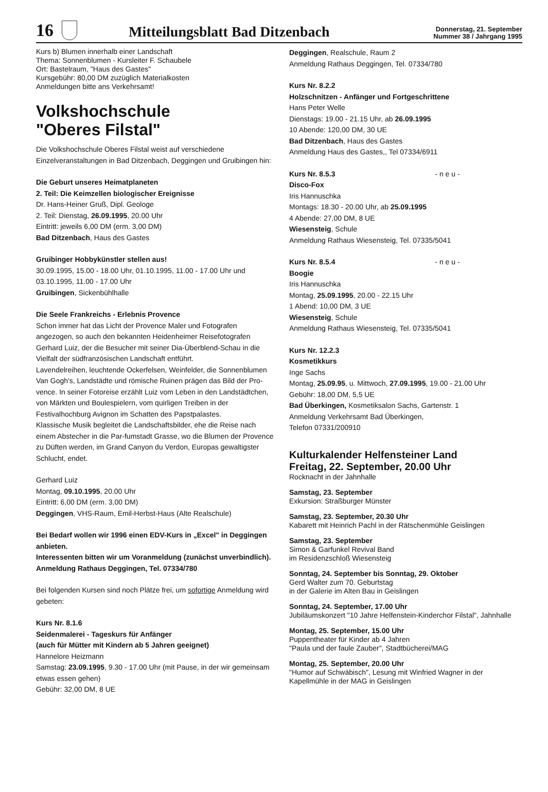16 Mitteilungsblatt Bad Ditzenbach Donnerstag, 21. September
Nummer 38 / Jahrgang 1995
Kurs b) Blumen innerhalb einer Landschaft
Thema: Sonnenblumen - Kursleiter F. Schaubele
Ort: Bastelraum, "Haus des Gastes"
Kursgebühr: 80,00 DM zuzüglich Materialkosten
Anmeldungen bitte ans Verkehrsamt!
Volkshochschule
"Oberes Filstal"
Die Volkshochschule Oberes Filstal weist auf verschiedene Einzelveranstaltungen in Bad Ditzenbach, Deggingen und Gruibingen hin:
Die Geburt unseres Heimatplaneten
2. Teil: Die Keimzellen biologischer Ereignisse
Dr. Hans-Heiner Gruß, Dipl. Geologe
2. Teil: Dienstag, 26.09.1995, 20.00 Uhr
Eintritt: jeweils 6,00 DM (erm. 3,00 DM)
Bad Ditzenbach, Haus des Gastes
Gruibinger Hobbykünstler stellen aus!
30.09.1995, 15.00 - 18.00 Uhr, 01.10.1995, 11.00 - 17.00 Uhr und 03.10.1995, 11.00 - 17.00 Uhr
Gruibingen, Sickenbühlhalle
Die Seele Frankreichs - Erlebnis Provence
Schon immer hat das Licht der Provence Maler und Fotografen angezogen, so auch den bekannten Heidenheimer Reisefotografen Gerhard Luiz, der die Besucher mit seiner Dia-Überblend-Schau in die Vielfalt der südfranzösischen Landschaft entführt.
Lavendelreihen, leuchtende Ockerfelsen, Weinfelder, die Sonnenblumen Van Gogh's, Landstädte und römische Ruinen prägen das Bild der Pro-vence. In seiner Fotoreise erzählt Luiz vom Leben in den Landstädtchen, von Märkten und Boulespielern, vom quirligen Treiben in der Festivalhochburg Avignon im Schatten des Papstpalastes.
Klassische Musik begleitet die Landschaftsbilder, ehe die Reise nach einem Abstecher in die Par-fumstadt Grasse, wo die Blumen der Provence zu Düften werden, im Grand Canyon du Verdon, Europas gewaltigster Schlucht, endet.
Gerhard Luiz
Montag, 09.10.1995, 20.00 Uhr
Eintritt: 6,00 DM (erm. 3,00 DM)
Deggingen, VHS-Raum, Emil-Herbst-Haus (Alte Realschule)
Bei Bedarf wollen wir 1996 einen EDV-Kurs in „Excel" in Deggingen anbieten.
Interessenten bitten wir um Voranmeldung (zunächst unverbindlich).
Anmeldung Rathaus Deggingen, Tel. 07334/780
Bei folgenden Kursen sind noch Plätze frei, um sofortige Anmeldung wird gebeten:
Kurs Nr. 8.1.6
Seidenmalerei - Tageskurs für Anfänger
(auch für Mütter mit Kindern ab 5 Jahren geeignet)
Hannelore Heizmann
Samstag: 23.09.1995, 9.30 - 17.00 Uhr (mit Pause, in der wir gemeinsam etwas essen gehen)
Gebühr: 32,00 DM, 8 UE
Deggingen, Realschule, Raum 2
Anmeldung Rathaus Deggingen, Tel. 07334/780
Kurs Nr. 8.2.2
Holzschnitzen - Anfänger und Fortgeschrittene
Hans Peter Welle
Dienstags: 19.00 - 21.15 Uhr, ab 26.09.1995
10 Abende: 120,00 DM, 30 UE
Bad Ditzenbach, Haus des Gastes
Anmeldung Haus des Gastes,, Tel 07334/6911
Kurs Nr. 8.5.3 - n e u -
Disco-Fox
Iris Hannuschka
Montags: 18.30 - 20.00 Uhr, ab 25.09.1995
4 Abende: 27,00 DM, 8 UE
Wiesensteig, Schule
Anmeldung Rathaus Wiesensteig, Tel. 07335/5041
Kurs Nr. 8.5.4 - n e u -
Boogie
Iris Hannuschka
Montag, 25.09.1995, 20.00 - 22.15 Uhr
1 Abend: 10,00 DM, 3 UE
Wiesensteig, Schule
Anmeldung Rathaus Wiesensteig, Tel. 07335/5041
Kurs Nr. 12.2.3
Kosmetikkurs
Inge Sachs
Montag, 25.09.95, u. Mittwoch, 27.09.1995, 19.00 - 21.00 Uhr
Gebühr: 18,00 DM, 5,5 UE
Bad Überkingen, Kosmetiksalon Sachs, Gartenstr. 1
Anmeldung Verkehrsamt Bad Überkingen,
Telefon 07331/200910
Kulturkalender Helfensteiner Land
Freitag, 22. September, 20.00 Uhr
Rocknacht in der Jahnhalle
Samstag, 23. September
Exkursion: Straßburger Münster
Samstag, 23. September, 20.30 Uhr
Kabarett mit Heinrich Pachl in der Rätschenmühle Geislingen
Samstag, 23. September
Simon & Garfunkel Revival Band
im Residenzschloß Wiesensteig
Sonntag, 24. September bis Sonntag, 29. Oktober
Gerd Walter zum 70. Geburtstag
in der Galerie im Alten Bau in Geislingen
Sonntag, 24. September, 17.00 Uhr
Jubiläumskonzert "10 Jahre Helfenstein-Kinderchor Filstal", Jahnhalle
Montag, 25. September, 15.00 Uhr
Puppentheater für Kinder ab 4 Jahren
"Paula und der faule Zauber", Stadtbücherei/MAG
Montag, 25. September, 20.00 Uhr
"Humor auf Schwäbisch", Lesung mit Winfried Wagner in der Kapellmühle in der MAG in Geislingen